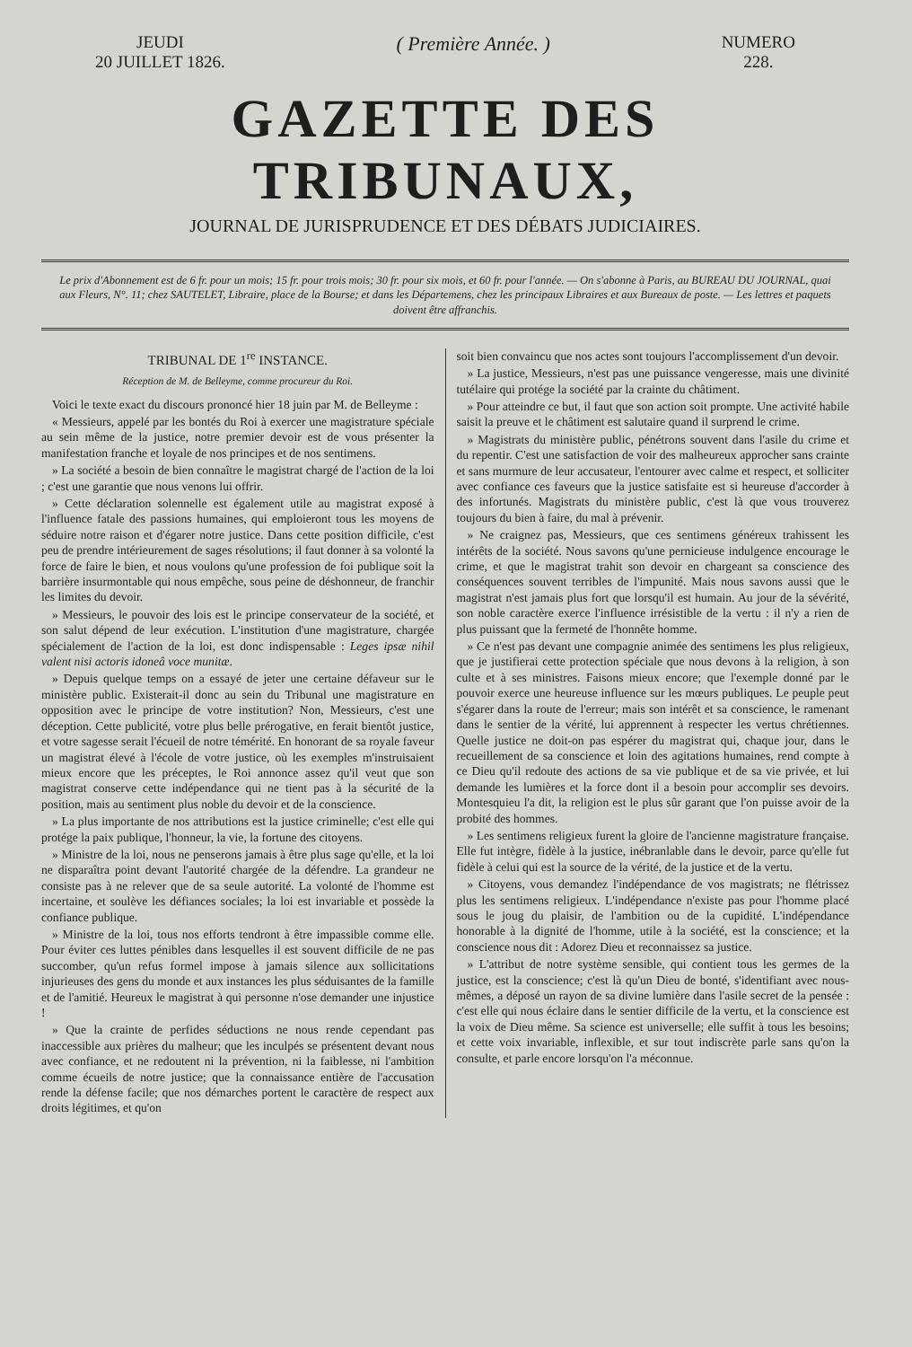JEUDI
20 JUILLET 1826.
( Première Année. )
NUMERO
228.
GAZETTE DES TRIBUNAUX,
JOURNAL DE JURISPRUDENCE ET DES DÉBATS JUDICIAIRES.
Le prix d'Abonnement est de 6 fr. pour un mois; 15 fr. pour trois mois; 30 fr. pour six mois, et 60 fr. pour l'année. — On s'abonne à Paris, au BUREAU DU JOURNAL, quai aux Fleurs, N°. 11; chez SAUTELET, Libraire, place de la Bourse; et dans les Départemens, chez les principaux Libraires et aux Bureaux de poste. — Les lettres et paquets doivent être affranchis.
TRIBUNAL DE 1<sup>re</sup> INSTANCE.
Réception de M. de Belleyme, comme procureur du Roi.
Voici le texte exact du discours prononcé hier 18 juin par M. de Belleyme :
« Messieurs, appelé par les bontés du Roi à exercer une magistrature spéciale au sein même de la justice, notre premier devoir est de vous présenter la manifestation franche et loyale de nos principes et de nos sentimens.
» La société a besoin de bien connaître le magistrat chargé de l'action de la loi ; c'est une garantie que nous venons lui offrir.
» Cette déclaration solennelle est également utile au magistrat exposé à l'influence fatale des passions humaines, qui emploieront tous les moyens de séduire notre raison et d'égarer notre justice. Dans cette position difficile, c'est peu de prendre intérieurement de sages résolutions; il faut donner à sa volonté la force de faire le bien, et nous voulons qu'une profession de foi publique soit la barrière insurmontable qui nous empêche, sous peine de déshonneur, de franchir les limites du devoir.
» Messieurs, le pouvoir des lois est le principe conservateur de la société, et son salut dépend de leur exécution. L'institution d'une magistrature, chargée spécialement de l'action de la loi, est donc indispensable : Leges ipsæ nihil valent nisi actoris idoneâ voce munitæ.
» Depuis quelque temps on a essayé de jeter une certaine défaveur sur le ministère public. Existerait-il donc au sein du Tribunal une magistrature en opposition avec le principe de votre institution? Non, Messieurs, c'est une déception. Cette publicité, votre plus belle prérogative, en ferait bientôt justice, et votre sagesse serait l'écueil de notre témérité. En honorant de sa royale faveur un magistrat élevé à l'école de votre justice, où les exemples m'instruisaient mieux encore que les préceptes, le Roi annonce assez qu'il veut que son magistrat conserve cette indépendance qui ne tient pas à la sécurité de la position, mais au sentiment plus noble du devoir et de la conscience.
» La plus importante de nos attributions est la justice criminelle; c'est elle qui protége la paix publique, l'honneur, la vie, la fortune des citoyens.
» Ministre de la loi, nous ne penserons jamais à être plus sage qu'elle, et la loi ne disparaîtra point devant l'autorité chargée de la défendre. La grandeur ne consiste pas à ne relever que de sa seule autorité. La volonté de l'homme est incertaine, et soulève les défiances sociales; la loi est invariable et possède la confiance publique.
» Ministre de la loi, tous nos efforts tendront à être impassible comme elle. Pour éviter ces luttes pénibles dans lesquelles il est souvent difficile de ne pas succomber, qu'un refus formel impose à jamais silence aux sollicitations injurieuses des gens du monde et aux instances les plus séduisantes de la famille et de l'amitié. Heureux le magistrat à qui personne n'ose demander une injustice !
» Que la crainte de perfides séductions ne nous rende cependant pas inaccessible aux prières du malheur; que les inculpés se présentent devant nous avec confiance, et ne redoutent ni la prévention, ni la faiblesse, ni l'ambition comme écueils de notre justice; que la connaissance entière de l'accusation rende la défense facile; que nos démarches portent le caractère de respect aux droits légitimes, et qu'on
soit bien convaincu que nos actes sont toujours l'accomplissement d'un devoir.
» La justice, Messieurs, n'est pas une puissance vengeresse, mais une divinité tutélaire qui protége la société par la crainte du châtiment.
» Pour atteindre ce but, il faut que son action soit prompte. Une activité habile saisit la preuve et le châtiment est salutaire quand il surprend le crime.
» Magistrats du ministère public, pénétrons souvent dans l'asile du crime et du repentir. C'est une satisfaction de voir des malheureux approcher sans crainte et sans murmure de leur accusateur, l'entourer avec calme et respect, et solliciter avec confiance ces faveurs que la justice satisfaite est si heureuse d'accorder à des infortunés. Magistrats du ministère public, c'est là que vous trouverez toujours du bien à faire, du mal à prévenir.
» Ne craignez pas, Messieurs, que ces sentimens généreux trahissent les intérêts de la société. Nous savons qu'une pernicieuse indulgence encourage le crime, et que le magistrat trahit son devoir en chargeant sa conscience des conséquences souvent terribles de l'impunité. Mais nous savons aussi que le magistrat n'est jamais plus fort que lorsqu'il est humain. Au jour de la sévérité, son noble caractère exerce l'influence irrésistible de la vertu : il n'y a rien de plus puissant que la fermeté de l'honnête homme.
» Ce n'est pas devant une compagnie animée des sentimens les plus religieux, que je justifierai cette protection spéciale que nous devons à la religion, à son culte et à ses ministres. Faisons mieux encore; que l'exemple donné par le pouvoir exerce une heureuse influence sur les mœurs publiques. Le peuple peut s'égarer dans la route de l'erreur; mais son intérêt et sa conscience, le ramenant dans le sentier de la vérité, lui apprennent à respecter les vertus chrétiennes. Quelle justice ne doit-on pas espérer du magistrat qui, chaque jour, dans le recueillement de sa conscience et loin des agitations humaines, rend compte à ce Dieu qu'il redoute des actions de sa vie publique et de sa vie privée, et lui demande les lumières et la force dont il a besoin pour accomplir ses devoirs. Montesquieu l'a dit, la religion est le plus sûr garant que l'on puisse avoir de la probité des hommes.
» Les sentimens religieux furent la gloire de l'ancienne magistrature française. Elle fut intègre, fidèle à la justice, inébranlable dans le devoir, parce qu'elle fut fidèle à celui qui est la source de la vérité, de la justice et de la vertu.
» Citoyens, vous demandez l'indépendance de vos magistrats; ne flétrissez plus les sentimens religieux. L'indépendance n'existe pas pour l'homme placé sous le joug du plaisir, de l'ambition ou de la cupidité. L'indépendance honorable à la dignité de l'homme, utile à la société, est la conscience; et la conscience nous dit : Adorez Dieu et reconnaissez sa justice.
» L'attribut de notre système sensible, qui contient tous les germes de la justice, est la conscience; c'est là qu'un Dieu de bonté, s'identifiant avec nous-mêmes, a déposé un rayon de sa divine lumière dans l'asile secret de la pensée : c'est elle qui nous éclaire dans le sentier difficile de la vertu, et la conscience est la voix de Dieu même. Sa science est universelle; elle suffit à tous les besoins; et cette voix invariable, inflexible, et sur tout indiscrète parle sans qu'on la consulte, et parle encore lorsqu'on l'a méconnue.